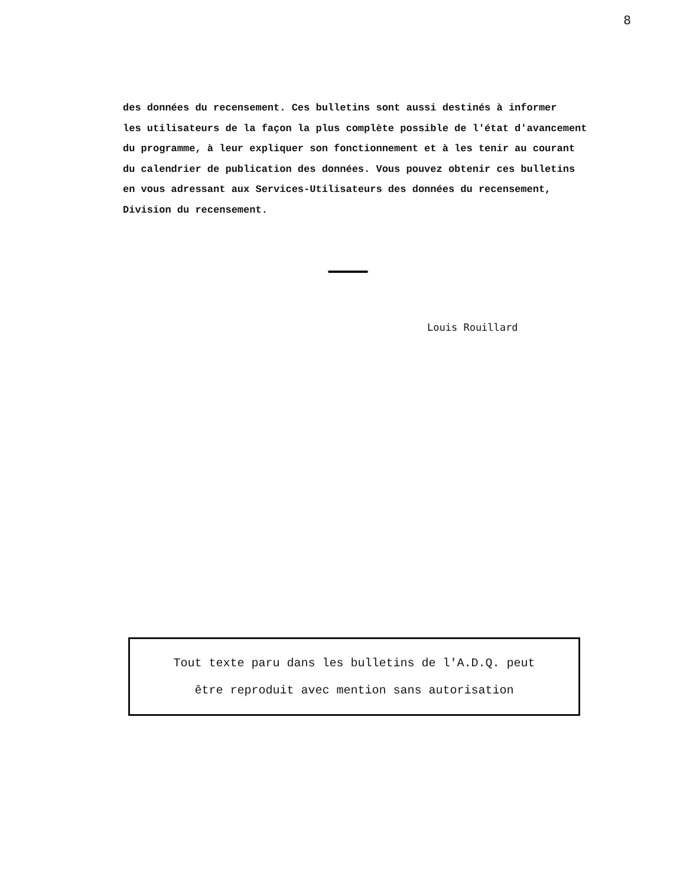8
des données du recensement. Ces bulletins sont aussi destinés à informer
les utilisateurs de la façon la plus complète possible de l'état d'avancement
du programme, à leur expliquer son fonctionnement et à les tenir au courant
du calendrier de publication des données. Vous pouvez obtenir ces bulletins
en vous adressant aux Services-Utilisateurs des données du recensement,
Division du recensement.
Louis Rouillard
Tout texte paru dans les bulletins de l'A.D.Q. peut
être reproduit avec mention sans autorisation